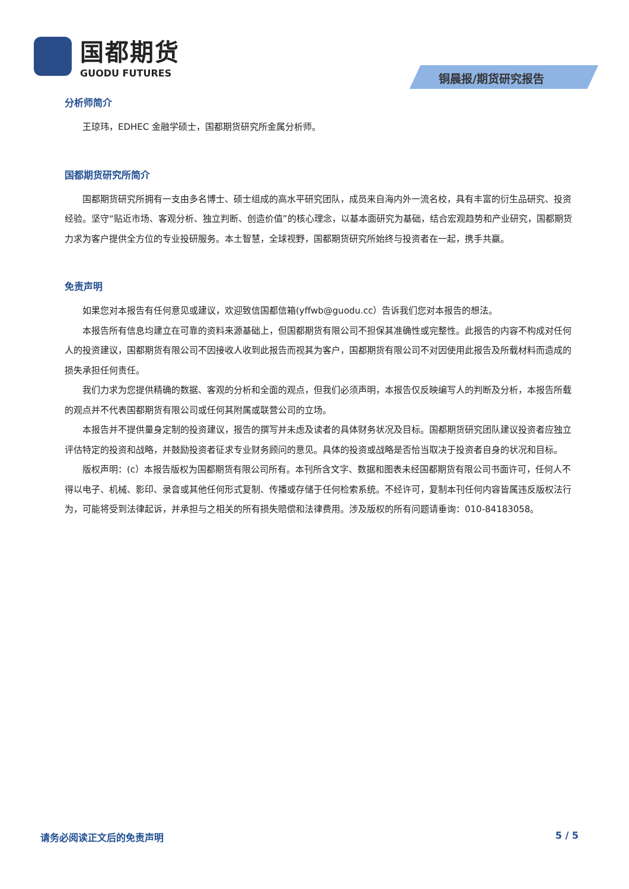国都期货
GUODU FUTURES
铜晨报/期货研究报告
分析师简介
王琼玮，EDHEC 金融学硕士，国都期货研究所金属分析师。
国都期货研究所简介
国都期货研究所拥有一支由多名博士、硕士组成的高水平研究团队，成员来自海内外一流名校，具有丰富的衍生品研究、投资经验。坚守“贴近市场、客观分析、独立判断、创造价值”的核心理念，以基本面研究为基础，结合宏观趋势和产业研究，国都期货力求为客户提供全方位的专业投研服务。本土智慧，全球视野，国都期货研究所始终与投资者在一起，携手共赢。
免责声明
如果您对本报告有任何意见或建议，欢迎致信国都信箱(yffwb@guodu.cc）告诉我们您对本报告的想法。
本报告所有信息均建立在可靠的资料来源基础上，但国都期货有限公司不担保其准确性或完整性。此报告的内容不构成对任何人的投资建议，国都期货有限公司不因接收人收到此报告而视其为客户，国都期货有限公司不对因使用此报告及所载材料而造成的损失承担任何责任。
我们力求为您提供精确的数据、客观的分析和全面的观点，但我们必须声明，本报告仅反映编写人的判断及分析，本报告所载的观点并不代表国都期货有限公司或任何其附属或联营公司的立场。
本报告并不提供量身定制的投资建议，报告的撰写并未虑及读者的具体财务状况及目标。国都期货研究团队建议投资者应独立评估特定的投资和战略，并鼓励投资者征求专业财务顾问的意见。具体的投资或战略是否恰当取决于投资者自身的状况和目标。
版权声明：(c）本报告版权为国都期货有限公司所有。本刊所含文字、数据和图表未经国都期货有限公司书面许可，任何人不得以电子、机械、影印、录音或其他任何形式复制、传播或存储于任何检索系统。不经许可，复制本刊任何内容皆属违反版权法行为，可能将受到法律起诉，并承担与之相关的所有损失赔偿和法律费用。涉及版权的所有问题请垂询：010-84183058。
请务必阅读正文后的免责声明 5 / 5